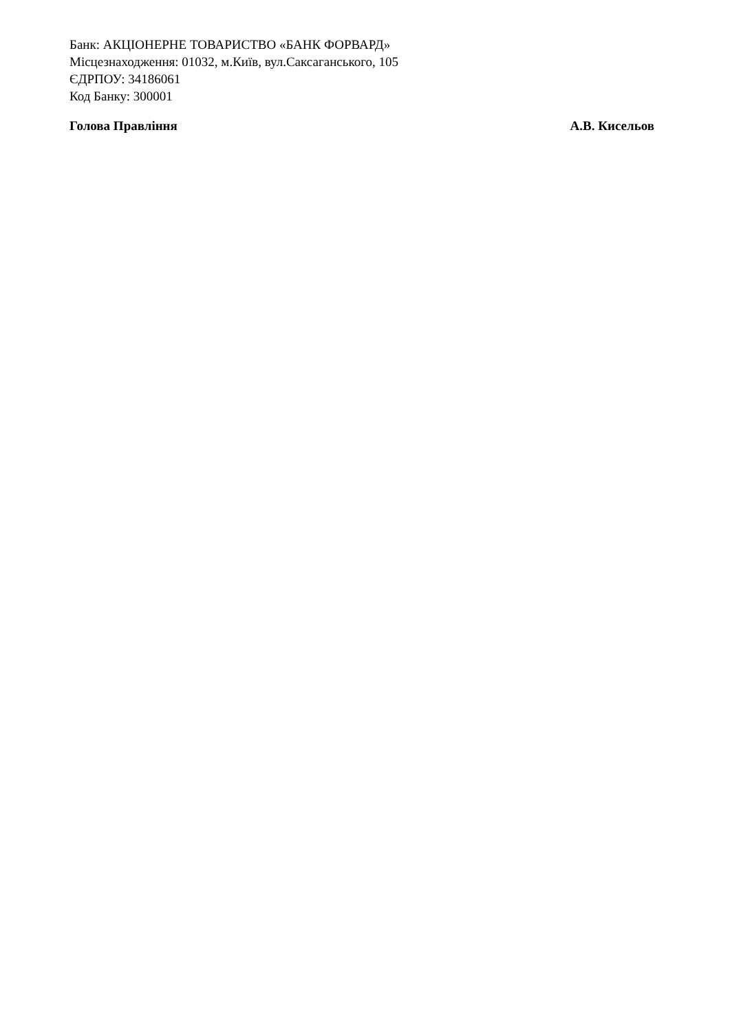Банк: АКЦІОНЕРНЕ ТОВАРИСТВО «БАНК ФОРВАРД»
Місцезнаходження: 01032, м.Київ, вул.Саксаганського, 105
ЄДРПОУ: 34186061
Код Банку: 300001
Голова Правління А.В. Кисельов